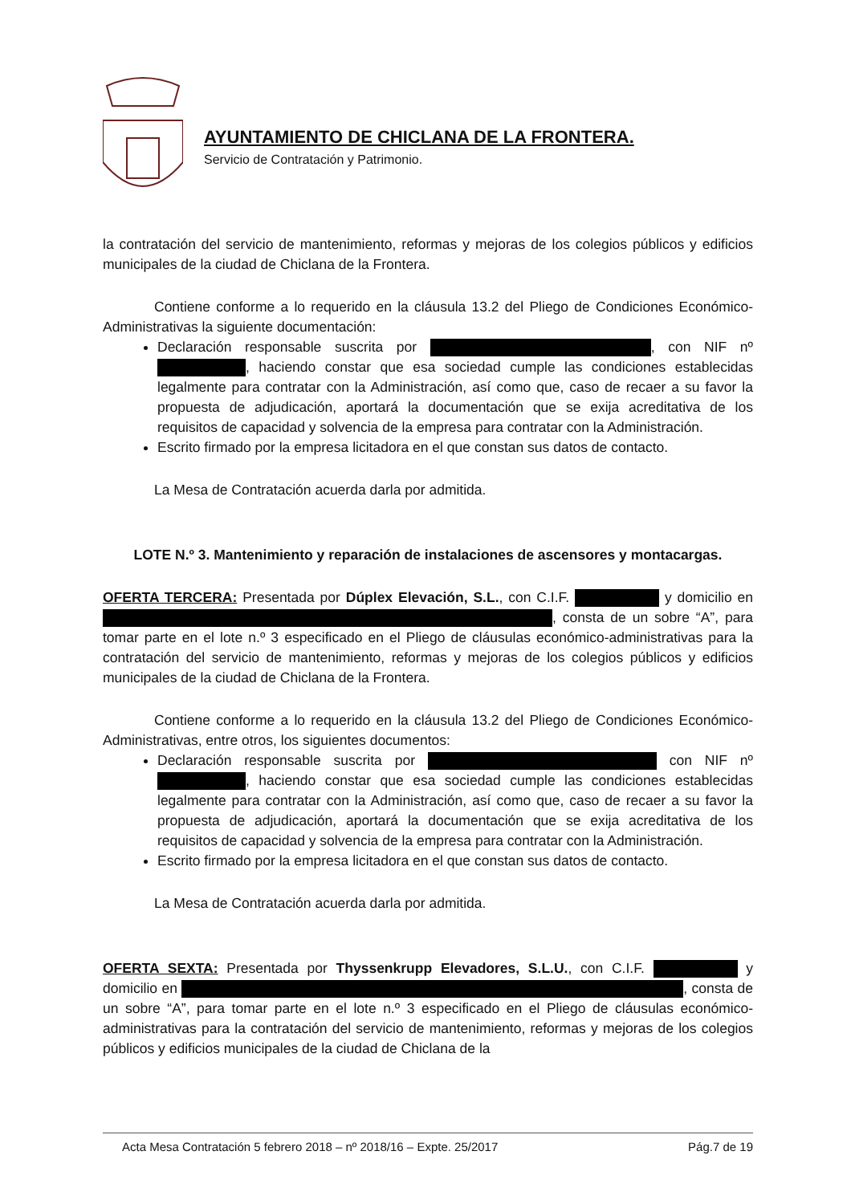AYUNTAMIENTO DE CHICLANA DE LA FRONTERA.
Servicio de Contratación y Patrimonio.
la contratación del servicio de mantenimiento, reformas y mejoras de los colegios públicos y edificios municipales de la ciudad de Chiclana de la Frontera.
Contiene conforme a lo requerido en la cláusula 13.2 del Pliego de Condiciones Económico-Administrativas la siguiente documentación:
Declaración responsable suscrita por , con NIF nº , haciendo constar que esa sociedad cumple las condiciones establecidas legalmente para contratar con la Administración, así como que, caso de recaer a su favor la propuesta de adjudicación, aportará la documentación que se exija acreditativa de los requisitos de capacidad y solvencia de la empresa para contratar con la Administración.
Escrito firmado por la empresa licitadora en el que constan sus datos de contacto.
La Mesa de Contratación acuerda darla por admitida.
LOTE N.º 3. Mantenimiento y reparación de instalaciones de ascensores y montacargas.
OFERTA TERCERA: Presentada por Dúplex Elevación, S.L., con C.I.F. y domicilio en , consta de un sobre “A”, para tomar parte en el lote n.º 3 especificado en el Pliego de cláusulas económico-administrativas para la contratación del servicio de mantenimiento, reformas y mejoras de los colegios públicos y edificios municipales de la ciudad de Chiclana de la Frontera.
Contiene conforme a lo requerido en la cláusula 13.2 del Pliego de Condiciones Económico-Administrativas, entre otros, los siguientes documentos:
Declaración responsable suscrita por con NIF nº , haciendo constar que esa sociedad cumple las condiciones establecidas legalmente para contratar con la Administración, así como que, caso de recaer a su favor la propuesta de adjudicación, aportará la documentación que se exija acreditativa de los requisitos de capacidad y solvencia de la empresa para contratar con la Administración.
Escrito firmado por la empresa licitadora en el que constan sus datos de contacto.
La Mesa de Contratación acuerda darla por admitida.
OFERTA SEXTA: Presentada por Thyssenkrupp Elevadores, S.L.U., con C.I.F. y domicilio en , consta de un sobre “A”, para tomar parte en el lote n.º 3 especificado en el Pliego de cláusulas económico-administrativas para la contratación del servicio de mantenimiento, reformas y mejoras de los colegios públicos y edificios municipales de la ciudad de Chiclana de la
Acta Mesa Contratación 5 febrero 2018 – nº 2018/16 – Expte. 25/2017 Pág.7 de 19